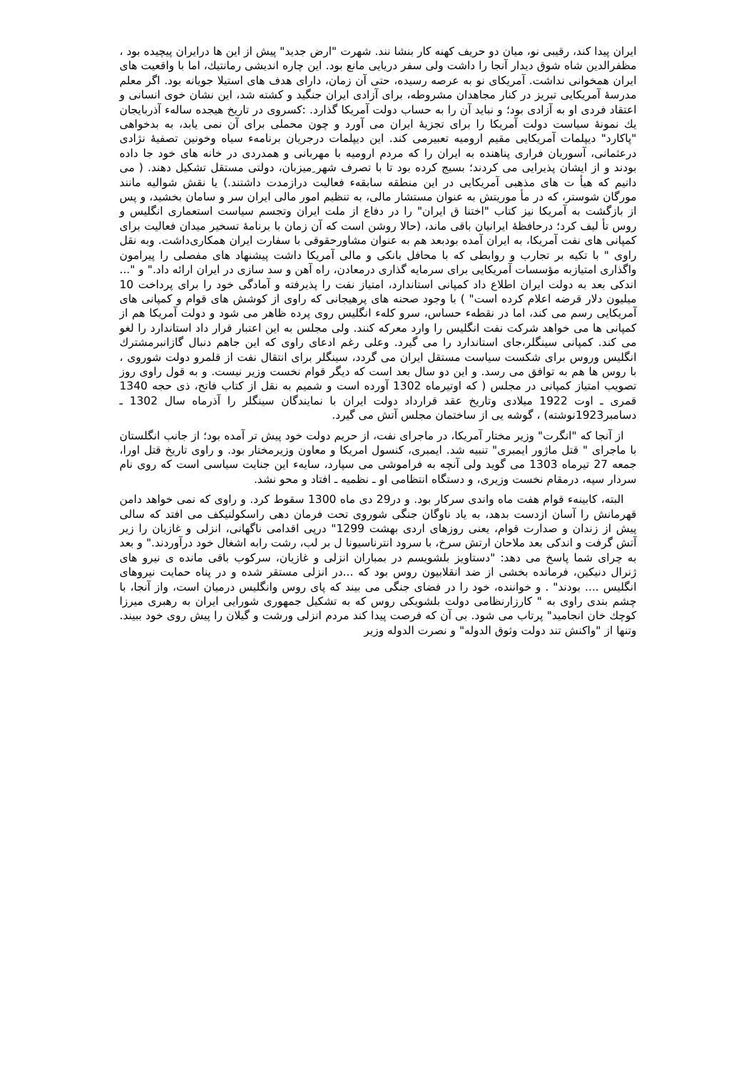ایران پیدا کند، رقیبی نو، میان دو حریف کهنه کار بنشا نند. شهرت "ارض جدید" پیش از این ها درایران پیچیده بود ، مظفرالدین شاه شوق دیدار آنجا را داشت ولی سفر دریایی مانع بود. این چاره اندیشی رمانتیك، اما با واقعیت های ایران همخوانی نداشت. آمریکای نو به عرصه رسیده، حتی آن زمان، دارای هدف های استیلا جویانه بود. اگر معلم مدرسۀ آمریکایی تبریز در کنار مجاهدان مشروطه، برای آزادی ایران جنگید و کشته شد، این نشان خوی انسانی و اعتقاد فردی او به آزادی بود؛ و نباید آن را به حساب دولت آمریکا گذارد. :کسروی در تاریخ هیجده سالهء آذربایجان یك نمونۀ سیاست دولت آمریکا را برای تجزیۀ ایران می آورد و چون محملی برای آن نمی یابد، به بدخواهی "پاکارد" دیپلمات آمریکایی مقیم ارومیه تعبیرمی کند. این دیپلمات درجریان برنامهء سیاه وخونین تصفیۀ نژادی درعثمانی، آسوریان فراری پناهنده به ایران را که مردم ارومیه با مهربانی و همدردی در خانه های خود جا داده بودند و از ایشان پذیرایی می کردند؛ بسیج کرده بود تا با تصرف شهر ِمیزبان، دولتی مستقل تشکیل دهند. ( می دانیم که هیأ ت های مذهبی آمریکایی در این منطقه سابقهء فعالیت درازمدت داشتند.) یا نقش شوالیه مانند مورگان شوستر، که در مأ موریتش به عنوان مستشار مالی، به تنظیم امور مالی ایران سر و سامان بخشید، و پس از بازگشت به آمریکا نیز کتاب "اختنا ق ایران" را در دفاع از ملت ایران وتجسم سیاست استعماری انگلیس و روس تأ لیف کرد؛ درحافظۀ ایرانیان باقی ماند، (حالا روشن است که آن زمان با برنامۀ تسخیر میدان فعالیت برای کمپانی های نفت آمریکا، به ایران آمده بودبعد هم به عنوان مشاورحقوقی با سفارت ایران همکاری‌داشت. وبه نقل راوی " با تکیه بر تجارب و روابطی که با محافل بانکی و مالی آمریکا داشت پیشنهاد های مفصلی را پیرامون واگذاری امتیازبه مؤسسات آمریکایی برای سرمایه گذاری درمعادن، راه آهن و سد سازی در ایران ارائه داد." و "... اندکی بعد به دولت ایران اطلاع داد کمپانی استاندارد، امتیاز نفت را پذیرفته و آمادگی خود را برای پرداخت 10 میلیون دلار قرضه اعلام کرده است" ) با وجود صحنه های پرهیجانی که راوی از کوشش های قوام و کمپانی های آمریکایی رسم می کند، اما در نقطهء حساس، سرو کلهء انگلیس روی پرده ظاهر می شود و دولت آمریکا هم از کمپانی ها می خواهد شرکت نفت انگلیس را وارد معرکه کنند. ولی مجلس به این اعتبار قرار داد استاندارد را لغو می کند. کمپانی سینگلر،جای استاندارد را می گیرد. وعلی رغم ادعای راوی که این جاهم دنبال گازانبرمشترك انگلیس وروس برای شکست سیاست مستقل ایران می گردد، سینگلر برای انتقال نفت از قلمرو دولت شوروی ، با روس ها هم به توافق می رسد. و این دو سال بعد است که دیگر قوام نخست وزیر نیست. و به قول راوی روز تصویب امتیاز کمپانی در مجلس ( که اوتیرماه 1302 آورده است و شمیم به نقل از کتاب فاتح، ذی حجه 1340 قمری ـ اوت 1922 میلادی وتاریخ عقد قرارداد دولت ایران با نمایندگان سینگلر را آذرماه سال 1302 ـ دسامبر1923نوشته) ، گوشه یی از ساختمان مجلس آتش می گیرد.
از آنجا که "انگرت" وزیر مختار آمریکا، در ماجرای نفت، از حریم دولت خود پیش تر آمده بود؛ از جانب انگلستان با ماجرای " قتل ماژور ایمبری" تنبیه شد. ایمبری، کنسول امریکا و معاون وزیرمختار بود. و راوی تاریخ قتل اورا، جمعه 27 تیرماه 1303 می گوید ولی آنچه به فراموشی می سپارد، سایهء این جنایت سیاسی است که روی نام سردار سپه، درمقام نخست وزیری، و دستگاه انتظامی او ـ نظمیه ـ افتاد و محو نشد.
البته، کابینهء قوام هفت ماه واندی سرکار بود. و در29 دی ماه 1300 سقوط کرد. و راوی که نمی خواهد دامن قهرمانش را آسان ازدست بدهد، به یاد ناوگان جنگی شوروی تحت فرمان دهی راسکولنیکف می افتد که سالی پیش از زندان و صدارت قوام، یعنی روزهای اردی بهشت 1299" درپی اقدامی ناگهانی، انزلی و غازیان را زیر آتش گرفت و اندکی بعد ملاحان ارتش سرخ، با سرود انترناسیونا ل بر لب، رشت رابه اشغال خود درآوردند." و بعد به چرای شما پاسخ می دهد: "دستاویز بلشویسم در بمباران انزلی و غازیان، سرکوب باقی مانده ی نیرو های ژنرال دنیکین، فرمانده بخشی از ضد انقلابیون روس بود که ...در انزلی مستقر شده و در پناه حمایت نیروهای انگلیس .... بودند" . و خواننده، خود را در فضای جنگی می بیند که پای روس وانگلیس درمیان است، واز آنجا، با چشم بندی راوی به " کارزارنظامی دولت بلشویکی روس که به تشکیل جمهوری شورایی ایران به رهبری میرزا کوچك خان انجامید" پرتاب می شود. بی آن که فرصت پیدا کند مردم انزلی ورشت و گیلان را پیش روی خود ببیند. وتنها از "واکنش تند دولت وثوق الدوله" و نصرت الدوله وزیر